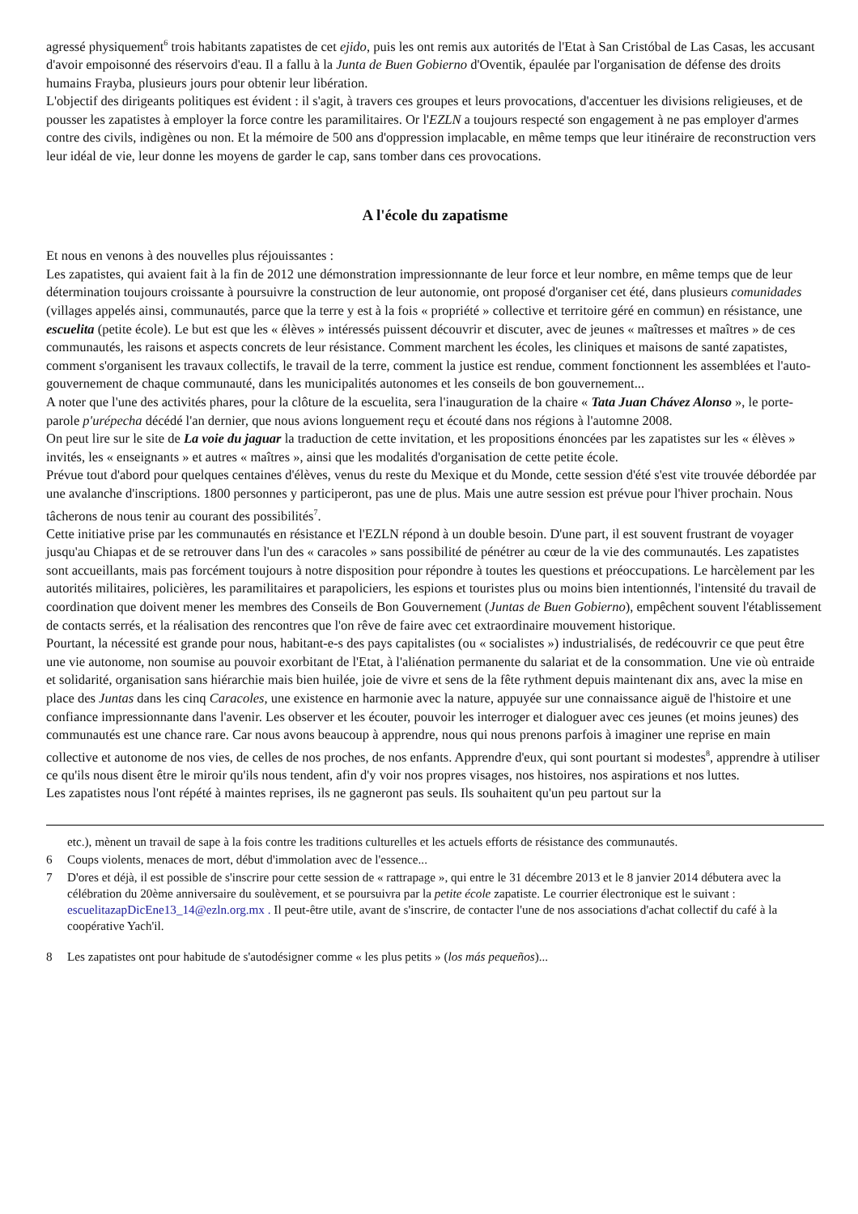agressé physiquement<sup>6</sup> trois habitants zapatistes de cet ejido, puis les ont remis aux autorités de l'Etat à San Cristóbal de Las Casas, les accusant d'avoir empoisonné des réservoirs d'eau. Il a fallu à la Junta de Buen Gobierno d'Oventik, épaulée par l'organisation de défense des droits humains Frayba, plusieurs jours pour obtenir leur libération.
L'objectif des dirigeants politiques est évident : il s'agit, à travers ces groupes et leurs provocations, d'accentuer les divisions religieuses, et de pousser les zapatistes à employer la force contre les paramilitaires. Or l'EZLN a toujours respecté son engagement à ne pas employer d'armes contre des civils, indigènes ou non. Et la mémoire de 500 ans d'oppression implacable, en même temps que leur itinéraire de reconstruction vers leur idéal de vie, leur donne les moyens de garder le cap, sans tomber dans ces provocations.
A l'école du zapatisme
Et nous en venons à des nouvelles plus réjouissantes :
Les zapatistes, qui avaient fait à la fin de 2012 une démonstration impressionnante de leur force et leur nombre, en même temps que de leur détermination toujours croissante à poursuivre la construction de leur autonomie, ont proposé d'organiser cet été, dans plusieurs comunidades (villages appelés ainsi, communautés, parce que la terre y est à la fois « propriété » collective et territoire géré en commun) en résistance, une escuelita (petite école). Le but est que les « élèves » intéressés puissent découvrir et discuter, avec de jeunes « maîtresses et maîtres » de ces communautés, les raisons et aspects concrets de leur résistance. Comment marchent les écoles, les cliniques et maisons de santé zapatistes, comment s'organisent les travaux collectifs, le travail de la terre, comment la justice est rendue, comment fonctionnent les assemblées et l'auto-gouvernement de chaque communauté, dans les municipalités autonomes et les conseils de bon gouvernement...
A noter que l'une des activités phares, pour la clôture de la escuelita, sera l'inauguration de la chaire « Tata Juan Chávez Alonso », le porte-parole p'urépecha décédé l'an dernier, que nous avions longuement reçu et écouté dans nos régions à l'automne 2008.
On peut lire sur le site de La voie du jaguar la traduction de cette invitation, et les propositions énoncées par les zapatistes sur les « élèves » invités, les « enseignants » et autres « maîtres », ainsi que les modalités d'organisation de cette petite école.
Prévue tout d'abord pour quelques centaines d'élèves, venus du reste du Mexique et du Monde, cette session d'été s'est vite trouvée débordée par une avalanche d'inscriptions. 1800 personnes y participeront, pas une de plus. Mais une autre session est prévue pour l'hiver prochain. Nous tâcherons de nous tenir au courant des possibilités<sup>7</sup>.
Cette initiative prise par les communautés en résistance et l'EZLN répond à un double besoin. D'une part, il est souvent frustrant de voyager jusqu'au Chiapas et de se retrouver dans l'un des « caracoles » sans possibilité de pénétrer au cœur de la vie des communautés. Les zapatistes sont accueillants, mais pas forcément toujours à notre disposition pour répondre à toutes les questions et préoccupations. Le harcèlement par les autorités militaires, policières, les paramilitaires et parapoliciers, les espions et touristes plus ou moins bien intentionnés, l'intensité du travail de coordination que doivent mener les membres des Conseils de Bon Gouvernement (Juntas de Buen Gobierno), empêchent souvent l'établissement de contacts serrés, et la réalisation des rencontres que l'on rêve de faire avec cet extraordinaire mouvement historique.
Pourtant, la nécessité est grande pour nous, habitant-e-s des pays capitalistes (ou « socialistes ») industrialisés, de redécouvrir ce que peut être une vie autonome, non soumise au pouvoir exorbitant de l'Etat, à l'aliénation permanente du salariat et de la consommation. Une vie où entraide et solidarité, organisation sans hiérarchie mais bien huilée, joie de vivre et sens de la fête rythment depuis maintenant dix ans, avec la mise en place des Juntas dans les cinq Caracoles, une existence en harmonie avec la nature, appuyée sur une connaissance aiguë de l'histoire et une confiance impressionnante dans l'avenir. Les observer et les écouter, pouvoir les interroger et dialoguer avec ces jeunes (et moins jeunes) des communautés est une chance rare. Car nous avons beaucoup à apprendre, nous qui nous prenons parfois à imaginer une reprise en main collective et autonome de nos vies, de celles de nos proches, de nos enfants. Apprendre d'eux, qui sont pourtant si modestes<sup>8</sup>, apprendre à utiliser ce qu'ils nous disent être le miroir qu'ils nous tendent, afin d'y voir nos propres visages, nos histoires, nos aspirations et nos luttes.
Les zapatistes nous l'ont répété à maintes reprises, ils ne gagneront pas seuls. Ils souhaitent qu'un peu partout sur la
etc.), mènent un travail de sape à la fois contre les traditions culturelles et les actuels efforts de résistance des communautés.
6 Coups violents, menaces de mort, début d'immolation avec de l'essence...
7 D'ores et déjà, il est possible de s'inscrire pour cette session de « rattrapage », qui entre le 31 décembre 2013 et le 8 janvier 2014 débutera avec la célébration du 20ème anniversaire du soulèvement, et se poursuivra par la petite école zapatiste. Le courrier électronique est le suivant : escuelitazapDicEne13_14@ezln.org.mx . Il peut-être utile, avant de s'inscrire, de contacter l'une de nos associations d'achat collectif du café à la coopérative Yach'il.
8 Les zapatistes ont pour habitude de s'autodésigner comme « les plus petits » (los más pequeños)...